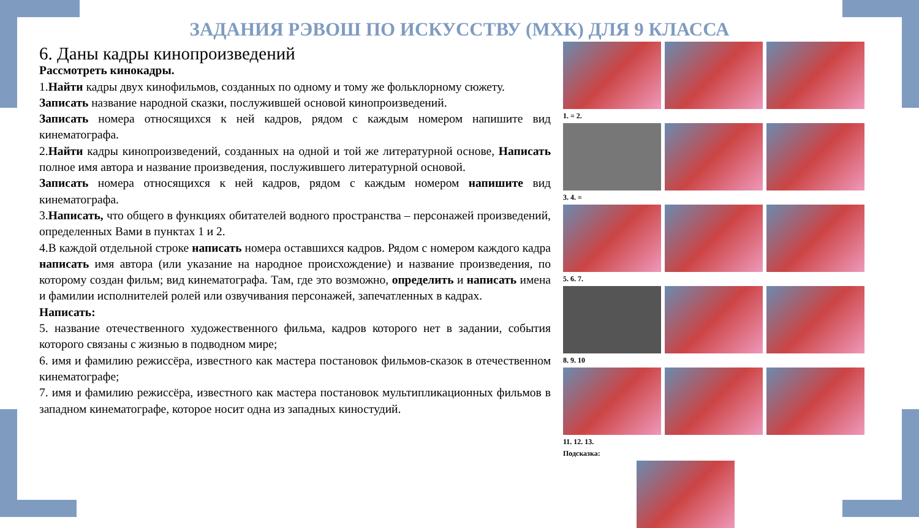ЗАДАНИЯ РЭВОШ ПО ИСКУССТВУ (МХК) ДЛЯ 9 КЛАССА
6. Даны кадры кинопроизведений
Рассмотреть кинокадры.
1.Найти кадры двух кинофильмов, созданных по одному и тому же фольклорному сюжету.
Записать название народной сказки, послужившей основой кинопроизведений.
Записать номера относящихся к ней кадров, рядом с каждым номером напишите вид кинематографа.
2.Найти кадры кинопроизведений, созданных на одной и той же литературной основе, Написать полное имя автора и название произведения, послужившего литературной основой.
Записать номера относящихся к ней кадров, рядом с каждым номером напишите вид кинематографа.
3.Написать, что общего в функциях обитателей водного пространства – персонажей произведений, определенных Вами в пунктах 1 и 2.
4.В каждой отдельной строке написать номера оставшихся кадров. Рядом с номером каждого кадра написать имя автора (или указание на народное происхождение) и название произведения, по которому создан фильм; вид кинематографа. Там, где это возможно, определить и написать имена и фамилии исполнителей ролей или озвучивания персонажей, запечатленных в кадрах.
Написать:
5. название отечественного художественного фильма, кадров которого нет в задании, события которого связаны с жизнью в подводном мире;
6. имя и фамилию режиссёра, известного как мастера постановок фильмов-сказок в отечественном кинематографе;
7. имя и фамилию режиссёра, известного как мастера постановок мультипликационных фильмов в западном кинематографе, которое носит одна из западных киностудий.
1. = 2.
3. 4. =
5. 6. 7.
8. 9. 10
11. 12. 13.
Подсказка: